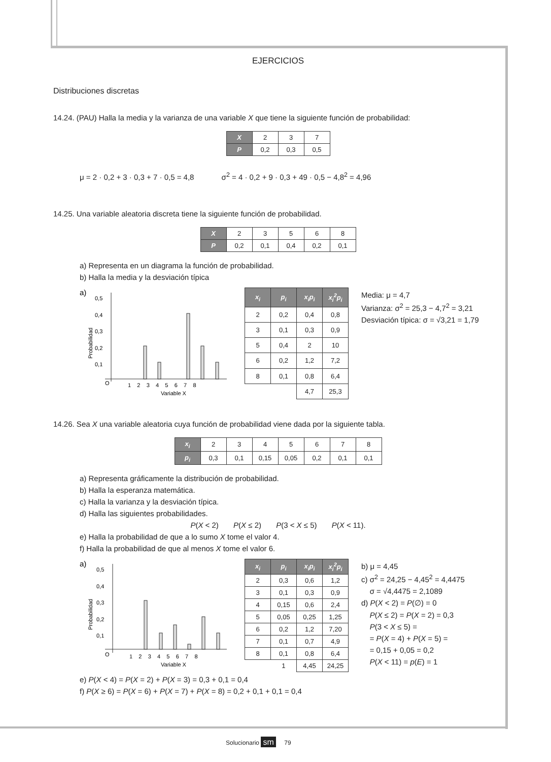EJERCICIOS
Distribuciones discretas
14.24. (PAU) Halla la media y la varianza de una variable X que tiene la siguiente función de probabilidad:
| X | 2 | 3 | 7 |
| P | 0,2 | 0,3 | 0,5 |
μ = 2 · 0,2 + 3 · 0,3 + 7 · 0,5 = 4,8 σ<sup>2</sup> = 4 · 0,2 + 9 · 0,3 + 49 · 0,5 − 4,8<sup>2</sup> = 4,96
14.25. Una variable aleatoria discreta tiene la siguiente función de probabilidad.
| X | 2 | 3 | 5 | 6 | 8 |
| P | 0,2 | 0,1 | 0,4 | 0,2 | 0,1 |
a) Representa en un diagrama la función de probabilidad.
b) Halla la media y la desviación típica
a)
0,5
0,4
0,3
0,2
0,1
O
1 2 3 4 5 6 7 8
Variable X
Probabilidad
| x<sub>i</sub> | p<sub>i</sub> | x<sub>i</sub>p<sub>i</sub> | x<sub>i</sub><sup>2</sup>p<sub>i</sub> |
| --- | --- | --- | --- |
| 2 | 0,2 | 0,4 | 0,8 |
| 3 | 0,1 | 0,3 | 0,9 |
| 5 | 0,4 | 2 | 10 |
| 6 | 0,2 | 1,2 | 7,2 |
| 8 | 0,1 | 0,8 | 6,4 |
| | | 4,7 | 25,3 |
Media: μ = 4,7
Varianza: σ<sup>2</sup> = 25,3 − 4,7<sup>2</sup> = 3,21
Desviación típica: σ = √3,21 = 1,79
14.26. Sea X una variable aleatoria cuya función de probabilidad viene dada por la siguiente tabla.
| x<sub>i</sub> | 2 | 3 | 4 | 5 | 6 | 7 | 8 |
| p<sub>i</sub> | 0,3 | 0,1 | 0,15 | 0,05 | 0,2 | 0,1 | 0,1 |
a) Representa gráficamente la distribución de probabilidad.
b) Halla la esperanza matemática.
c) Halla la varianza y la desviación típica.
d) Halla las siguientes probabilidades.
P(X < 2) P(X ≤ 2) P(3 < X ≤ 5) P(X < 11).
e) Halla la probabilidad de que a lo sumo X tome el valor 4.
f) Halla la probabilidad de que al menos X tome el valor 6.
a)
0,5
0,4
0,3
0,2
0,1
O
1 2 3 4 5 6 7 8
Variable X
Probabilidad
| x<sub>i</sub> | p<sub>i</sub> | x<sub>i</sub>p<sub>i</sub> | x<sub>i</sub><sup>2</sup>p<sub>i</sub> |
| --- | --- | --- | --- |
| 2 | 0,3 | 0,6 | 1,2 |
| 3 | 0,1 | 0,3 | 0,9 |
| 4 | 0,15 | 0,6 | 2,4 |
| 5 | 0,05 | 0,25 | 1,25 |
| 6 | 0,2 | 1,2 | 7,20 |
| 7 | 0,1 | 0,7 | 4,9 |
| 8 | 0,1 | 0,8 | 6,4 |
| | 1 | 4,45 | 24,25 |
b) μ = 4,45
c) σ<sup>2</sup> = 24,25 − 4,45<sup>2</sup> = 4,4475
σ = √4,4475 = 2,1089
d) P(X < 2) = P(∅) = 0
P(X ≤ 2) = P(X = 2) = 0,3
P(3 < X ≤ 5) =
= P(X = 4) + P(X = 5) =
= 0,15 + 0,05 = 0,2
P(X < 11) = p(E) = 1
e) P(X < 4) = P(X = 2) + P(X = 3) = 0,3 + 0,1 = 0,4
f) P(X ≥ 6) = P(X = 6) + P(X = 7) + P(X = 8) = 0,2 + 0,1 + 0,1 = 0,4
Solucionario sm 79